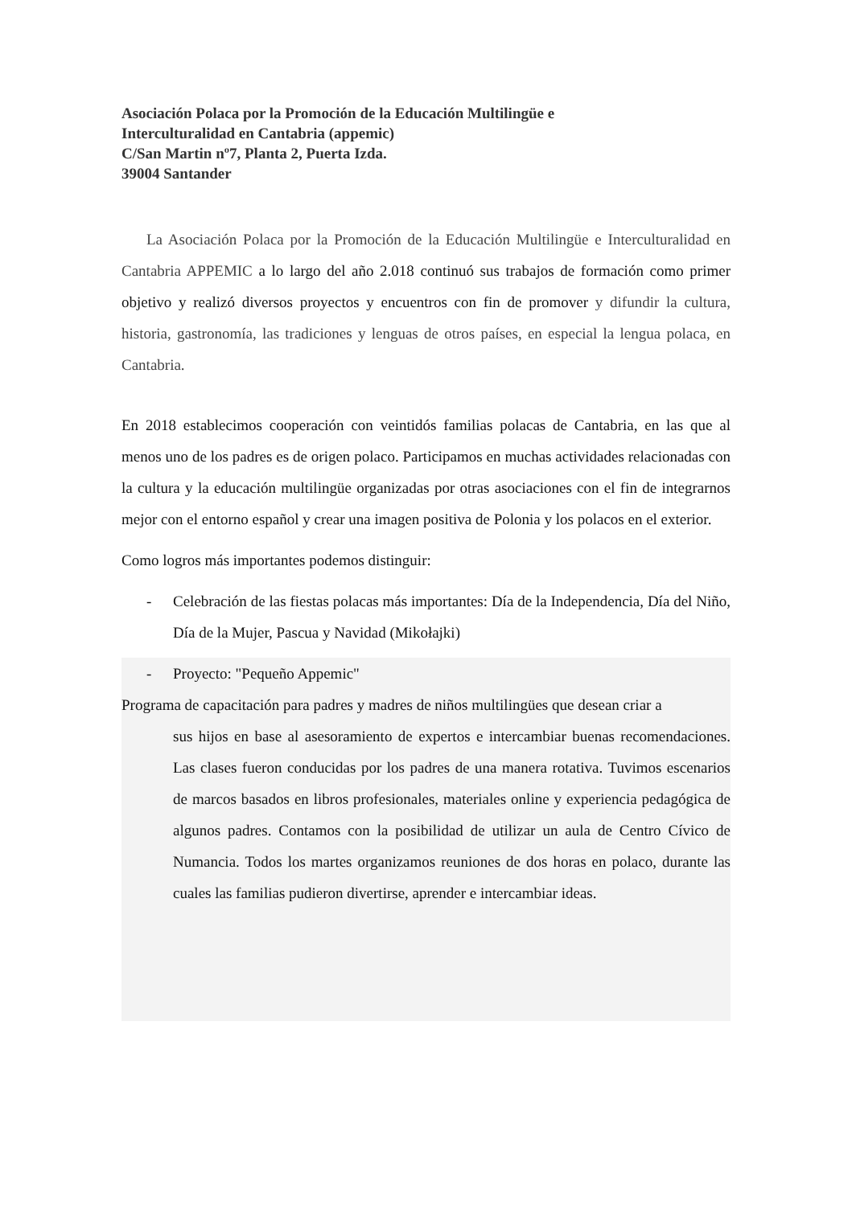Asociación Polaca por la Promoción de la Educación Multilingüe e
Interculturalidad en Cantabria (appemic)
C/San Martin nº7, Planta 2, Puerta Izda.
39004 Santander
La Asociación Polaca por la Promoción de la Educación Multilingüe e Interculturalidad en Cantabria APPEMIC a lo largo del año 2.018 continuó sus trabajos de formación como primer objetivo y realizó diversos proyectos y encuentros con fin de promover y difundir la cultura, historia, gastronomía, las tradiciones y lenguas de otros países, en especial la lengua polaca, en Cantabria.
En 2018 establecimos cooperación con veintidós familias polacas de Cantabria, en las que al menos uno de los padres es de origen polaco. Participamos en muchas actividades relacionadas con la cultura y la educación multilingüe organizadas por otras asociaciones con el fin de integrarnos mejor con el entorno español y crear una imagen positiva de Polonia y los polacos en el exterior.
Como logros más importantes podemos distinguir:
- Celebración de las fiestas polacas más importantes: Día de la Independencia, Día del Niño, Día de la Mujer, Pascua y Navidad (Mikołajki)
- Proyecto: "Pequeño Appemic"
Programa de capacitación para padres y madres de niños multilingües que desean criar a
sus hijos en base al asesoramiento de expertos e intercambiar buenas recomendaciones. Las clases fueron conducidas por los padres de una manera rotativa. Tuvimos escenarios de marcos basados en libros profesionales, materiales online y experiencia pedagógica de algunos padres. Contamos con la posibilidad de utilizar un aula de Centro Cívico de Numancia. Todos los martes organizamos reuniones de dos horas en polaco, durante las cuales las familias pudieron divertirse, aprender e intercambiar ideas.